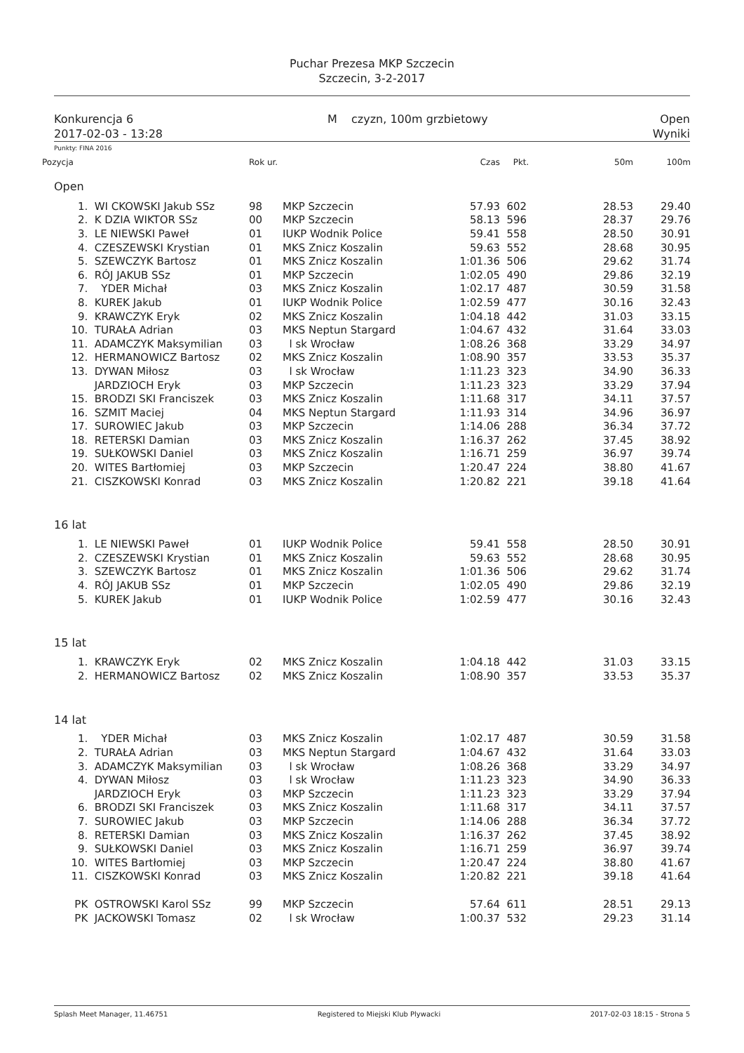Puchar Prezesa MKP Szczecin
Szczecin, 3-2-2017
Konkurencja 6
2017-02-03 - 13:28
M czyzn, 100m grzbietowy Open
Wyniki
Punkty: FINA 2016
| Pozycja | | Rok ur. | | Czas | Pkt. | 50m | 100m |
| --- | --- | --- | --- | --- | --- | --- | --- |
| Open | | | | | | | |
| 1. | WI CKOWSKI Jakub SSz | 98 | MKP Szczecin | 57.93 | 602 | 28.53 | 29.40 |
| 2. | K DZIA WIKTOR SSz | 00 | MKP Szczecin | 58.13 | 596 | 28.37 | 29.76 |
| 3. | LE NIEWSKI Paweł | 01 | IUKP Wodnik Police | 59.41 | 558 | 28.50 | 30.91 |
| 4. | CZESZEWSKI Krystian | 01 | MKS Znicz Koszalin | 59.63 | 552 | 28.68 | 30.95 |
| 5. | SZEWCZYK Bartosz | 01 | MKS Znicz Koszalin | 1:01.36 | 506 | 29.62 | 31.74 |
| 6. | RÓJ JAKUB SSz | 01 | MKP Szczecin | 1:02.05 | 490 | 29.86 | 32.19 |
| 7. | YDER Michał | 03 | MKS Znicz Koszalin | 1:02.17 | 487 | 30.59 | 31.58 |
| 8. | KUREK Jakub | 01 | IUKP Wodnik Police | 1:02.59 | 477 | 30.16 | 32.43 |
| 9. | KRAWCZYK Eryk | 02 | MKS Znicz Koszalin | 1:04.18 | 442 | 31.03 | 33.15 |
| 10. | TURAŁA Adrian | 03 | MKS Neptun Stargard | 1:04.67 | 432 | 31.64 | 33.03 |
| 11. | ADAMCZYK Maksymilian | 03 | l sk Wrocław | 1:08.26 | 368 | 33.29 | 34.97 |
| 12. | HERMANOWICZ Bartosz | 02 | MKS Znicz Koszalin | 1:08.90 | 357 | 33.53 | 35.37 |
| 13. | DYWAN Miłosz | 03 | l sk Wrocław | 1:11.23 | 323 | 34.90 | 36.33 |
| | JARDZIOCH Eryk | 03 | MKP Szczecin | 1:11.23 | 323 | 33.29 | 37.94 |
| 15. | BRODZI SKI Franciszek | 03 | MKS Znicz Koszalin | 1:11.68 | 317 | 34.11 | 37.57 |
| 16. | SZMIT Maciej | 04 | MKS Neptun Stargard | 1:11.93 | 314 | 34.96 | 36.97 |
| 17. | SUROWIEC Jakub | 03 | MKP Szczecin | 1:14.06 | 288 | 36.34 | 37.72 |
| 18. | RETERSKI Damian | 03 | MKS Znicz Koszalin | 1:16.37 | 262 | 37.45 | 38.92 |
| 19. | SUŁKOWSKI Daniel | 03 | MKS Znicz Koszalin | 1:16.71 | 259 | 36.97 | 39.74 |
| 20. | WITES Bartłomiej | 03 | MKP Szczecin | 1:20.47 | 224 | 38.80 | 41.67 |
| 21. | CISZKOWSKI Konrad | 03 | MKS Znicz Koszalin | 1:20.82 | 221 | 39.18 | 41.64 |
| 16 lat | | | | | | | |
| 1. | LE NIEWSKI Paweł | 01 | IUKP Wodnik Police | 59.41 | 558 | 28.50 | 30.91 |
| 2. | CZESZEWSKI Krystian | 01 | MKS Znicz Koszalin | 59.63 | 552 | 28.68 | 30.95 |
| 3. | SZEWCZYK Bartosz | 01 | MKS Znicz Koszalin | 1:01.36 | 506 | 29.62 | 31.74 |
| 4. | RÓJ JAKUB SSz | 01 | MKP Szczecin | 1:02.05 | 490 | 29.86 | 32.19 |
| 5. | KUREK Jakub | 01 | IUKP Wodnik Police | 1:02.59 | 477 | 30.16 | 32.43 |
| 15 lat | | | | | | | |
| 1. | KRAWCZYK Eryk | 02 | MKS Znicz Koszalin | 1:04.18 | 442 | 31.03 | 33.15 |
| 2. | HERMANOWICZ Bartosz | 02 | MKS Znicz Koszalin | 1:08.90 | 357 | 33.53 | 35.37 |
| 14 lat | | | | | | | |
| 1. | YDER Michał | 03 | MKS Znicz Koszalin | 1:02.17 | 487 | 30.59 | 31.58 |
| 2. | TURAŁA Adrian | 03 | MKS Neptun Stargard | 1:04.67 | 432 | 31.64 | 33.03 |
| 3. | ADAMCZYK Maksymilian | 03 | l sk Wrocław | 1:08.26 | 368 | 33.29 | 34.97 |
| 4. | DYWAN Miłosz | 03 | l sk Wrocław | 1:11.23 | 323 | 34.90 | 36.33 |
| | JARDZIOCH Eryk | 03 | MKP Szczecin | 1:11.23 | 323 | 33.29 | 37.94 |
| 6. | BRODZI SKI Franciszek | 03 | MKS Znicz Koszalin | 1:11.68 | 317 | 34.11 | 37.57 |
| 7. | SUROWIEC Jakub | 03 | MKP Szczecin | 1:14.06 | 288 | 36.34 | 37.72 |
| 8. | RETERSKI Damian | 03 | MKS Znicz Koszalin | 1:16.37 | 262 | 37.45 | 38.92 |
| 9. | SUŁKOWSKI Daniel | 03 | MKS Znicz Koszalin | 1:16.71 | 259 | 36.97 | 39.74 |
| 10. | WITES Bartłomiej | 03 | MKP Szczecin | 1:20.47 | 224 | 38.80 | 41.67 |
| 11. | CISZKOWSKI Konrad | 03 | MKS Znicz Koszalin | 1:20.82 | 221 | 39.18 | 41.64 |
| PK | OSTROWSKI Karol SSz | 99 | MKP Szczecin | 57.64 | 611 | 28.51 | 29.13 |
| PK | JACKOWSKI Tomasz | 02 | l sk Wrocław | 1:00.37 | 532 | 29.23 | 31.14 |
Splash Meet Manager, 11.46751 Registered to Miejski Klub Plywacki 2017-02-03 18:15 - Strona 5